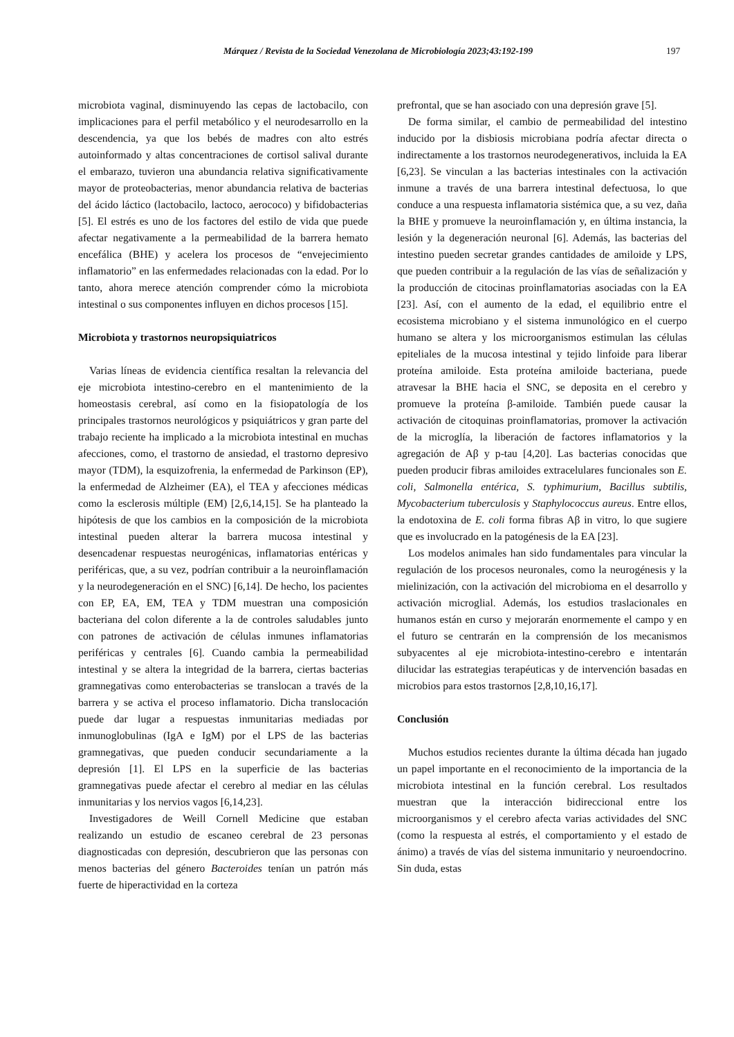Márquez / Revista de la Sociedad Venezolana de Microbiología 2023;43:192-199
197
microbiota vaginal, disminuyendo las cepas de lactobacilo, con implicaciones para el perfil metabólico y el neurodesarrollo en la descendencia, ya que los bebés de madres con alto estrés autoinformado y altas concentraciones de cortisol salival durante el embarazo, tuvieron una abundancia relativa significativamente mayor de proteobacterias, menor abundancia relativa de bacterias del ácido láctico (lactobacilo, lactoco, aerococo) y bifidobacterias [5]. El estrés es uno de los factores del estilo de vida que puede afectar negativamente a la permeabilidad de la barrera hemato encefálica (BHE) y acelera los procesos de “envejecimiento inflamatorio” en las enfermedades relacionadas con la edad. Por lo tanto, ahora merece atención comprender cómo la microbiota intestinal o sus componentes influyen en dichos procesos [15].
Microbiota y trastornos neuropsiquiatricos
Varias líneas de evidencia científica resaltan la relevancia del eje microbiota intestino-cerebro en el mantenimiento de la homeostasis cerebral, así como en la fisiopatología de los principales trastornos neurológicos y psiquiátricos y gran parte del trabajo reciente ha implicado a la microbiota intestinal en muchas afecciones, como, el trastorno de ansiedad, el trastorno depresivo mayor (TDM), la esquizofrenia, la enfermedad de Parkinson (EP), la enfermedad de Alzheimer (EA), el TEA y afecciones médicas como la esclerosis múltiple (EM) [2,6,14,15]. Se ha planteado la hipótesis de que los cambios en la composición de la microbiota intestinal pueden alterar la barrera mucosa intestinal y desencadenar respuestas neurogénicas, inflamatorias entéricas y periféricas, que, a su vez, podrían contribuir a la neuroinflamación y la neurodegeneración en el SNC) [6,14]. De hecho, los pacientes con EP, EA, EM, TEA y TDM muestran una composición bacteriana del colon diferente a la de controles saludables junto con patrones de activación de células inmunes inflamatorias periféricas y centrales [6]. Cuando cambia la permeabilidad intestinal y se altera la integridad de la barrera, ciertas bacterias gramnegativas como enterobacterias se translocan a través de la barrera y se activa el proceso inflamatorio. Dicha translocación puede dar lugar a respuestas inmunitarias mediadas por inmunoglobulinas (IgA e IgM) por el LPS de las bacterias gramnegativas, que pueden conducir secundariamente a la depresión [1]. El LPS en la superficie de las bacterias gramnegativas puede afectar el cerebro al mediar en las células inmunitarias y los nervios vagos [6,14,23].
Investigadores de Weill Cornell Medicine que estaban realizando un estudio de escaneo cerebral de 23 personas diagnosticadas con depresión, descubrieron que las personas con menos bacterias del género Bacteroides tenían un patrón más fuerte de hiperactividad en la corteza
prefrontal, que se han asociado con una depresión grave [5].
De forma similar, el cambio de permeabilidad del intestino inducido por la disbiosis microbiana podría afectar directa o indirectamente a los trastornos neurodegenerativos, incluida la EA [6,23]. Se vinculan a las bacterias intestinales con la activación inmune a través de una barrera intestinal defectuosa, lo que conduce a una respuesta inflamatoria sistémica que, a su vez, daña la BHE y promueve la neuroinflamación y, en última instancia, la lesión y la degeneración neuronal [6]. Además, las bacterias del intestino pueden secretar grandes cantidades de amiloide y LPS, que pueden contribuir a la regulación de las vías de señalización y la producción de citocinas proinflamatorias asociadas con la EA [23]. Así, con el aumento de la edad, el equilibrio entre el ecosistema microbiano y el sistema inmunológico en el cuerpo humano se altera y los microorganismos estimulan las células epiteliales de la mucosa intestinal y tejido linfoide para liberar proteína amiloide. Esta proteína amiloide bacteriana, puede atravesar la BHE hacia el SNC, se deposita en el cerebro y promueve la proteína β-amiloide. También puede causar la activación de citoquinas proinflamatorias, promover la activación de la microglía, la liberación de factores inflamatorios y la agregación de Aβ y p-tau [4,20]. Las bacterias conocidas que pueden producir fibras amiloides extracelulares funcionales son E. coli, Salmonella entérica, S. typhimurium, Bacillus subtilis, Mycobacterium tuberculosis y Staphylococcus aureus. Entre ellos, la endotoxina de E. coli forma fibras Aβ in vitro, lo que sugiere que es involucrado en la patogénesis de la EA [23].
Los modelos animales han sido fundamentales para vincular la regulación de los procesos neuronales, como la neurogénesis y la mielinización, con la activación del microbioma en el desarrollo y activación microglial. Además, los estudios traslacionales en humanos están en curso y mejorarán enormemente el campo y en el futuro se centrarán en la comprensión de los mecanismos subyacentes al eje microbiota-intestino-cerebro e intentarán dilucidar las estrategias terapéuticas y de intervención basadas en microbios para estos trastornos [2,8,10,16,17].
Conclusión
Muchos estudios recientes durante la última década han jugado un papel importante en el reconocimiento de la importancia de la microbiota intestinal en la función cerebral. Los resultados muestran que la interacción bidireccional entre los microorganismos y el cerebro afecta varias actividades del SNC (como la respuesta al estrés, el comportamiento y el estado de ánimo) a través de vías del sistema inmunitario y neuroendocrino. Sin duda, estas